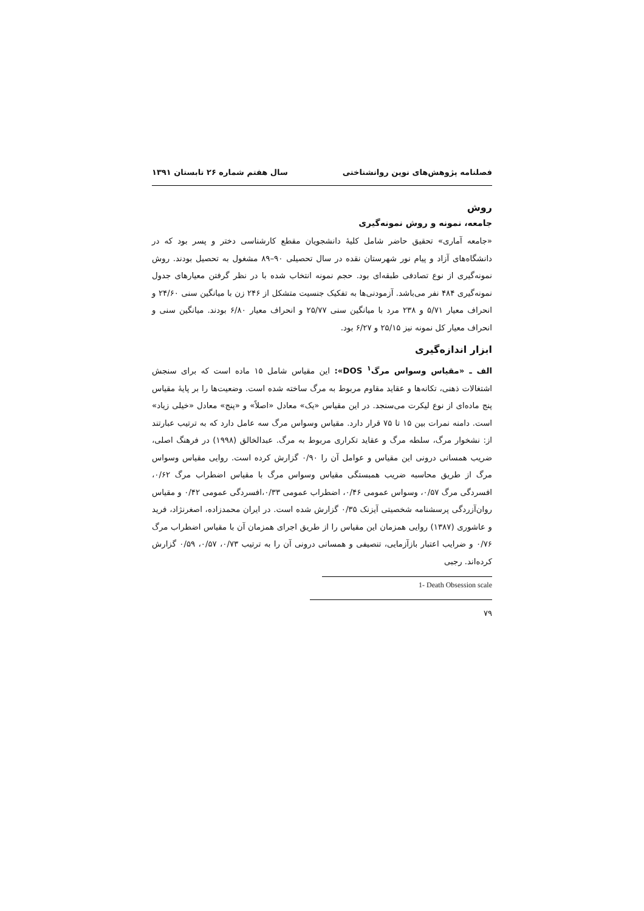فصلنامه پژوهش‌های نوین روانشناختی سال هفتم شماره ۲۶ تابستان ۱۳۹۱
روش
جامعه، نمونه و روش نمونه‌گیری
«جامعه آماری» تحقیق حاضر شامل کلیهٔ دانشجویان مقطع کارشناسی دختر و پسر بود که در دانشگاه‌های آزاد و پیام نور شهرستان نقده در سال تحصیلی ۹۰–۸۹ مشغول به تحصیل بودند. روش نمونه‌گیری از نوع تصادفی طبقه‌ای بود. حجم نمونه انتخاب شده با در نظر گرفتن معیارهای جدول نمونه‌گیری ۴۸۴ نفر می‌باشد. آزمودنی‌ها به تفکیک جنسیت متشکل از ۲۴۶ زن با میانگین سنی ۲۴/۶۰ و انحراف معیار ۵/۷۱ و ۲۳۸ مرد با میانگین سنی ۲۵/۷۷ و انحراف معیار ۶/۸۰ بودند. میانگین سنی و انحراف معیار کل نمونه نیز ۲۵/۱۵ و ۶/۲۷ بود.
ابزار اندازه‌گیری
الف ـ «مقیاس وسواس مرگ<sup>۱</sup> DOS»: این مقیاس شامل ۱۵ ماده است که برای سنجش اشتغالات ذهنی، تکانه‌ها و عقاید مقاوم مربوط به مرگ ساخته شده است. وضعیت‌ها را بر پایهٔ مقیاس پنج ماده‌ای از نوع لیکرت می‌سنجد. در این مقیاس «یک» معادل «اصلاً» و «پنج» معادل «خیلی زیاد» است. دامنه نمرات بین ۱۵ تا ۷۵ قرار دارد. مقیاس وسواس مرگ سه عامل دارد که به ترتیب عبارتند از: نشخوار مرگ، سلطه مرگ و عقاید تکراری مربوط به مرگ. عبدالخالق (۱۹۹۸) در فرهنگ اصلی، ضریب همسانی درونی این مقیاس و عوامل آن را ۰/۹۰ گزارش کرده است. روایی مقیاس وسواس مرگ از طریق محاسبه ضریب همبستگی مقیاس وسواس مرگ با مقیاس اضطراب مرگ ۰/۶۲، افسردگی مرگ ۰/۵۷، وسواس عمومی ۰/۴۶، اضطراب عمومی ۰/۳۳،افسردگی عمومی ۰/۴۲ و مقیاس روان‌آزردگی پرسشنامه شخصیتی آیزنک ۰/۳۵ گزارش شده است. در ایران محمدزاده، اصغرنژاد، فرید و عاشوری (۱۳۸۷) روایی همزمان این مقیاس را از طریق اجرای همزمان آن با مقیاس اضطراب مرگ ۰/۷۶ و ضرایب اعتبار بازآزمایی، تنصیفی و همسانی درونی آن را به ترتیب ۰/۷۳، ۰/۵۷، ۰/۵۹ گزارش کرده‌اند. رجبی
1- Death Obsession scale
۷۹